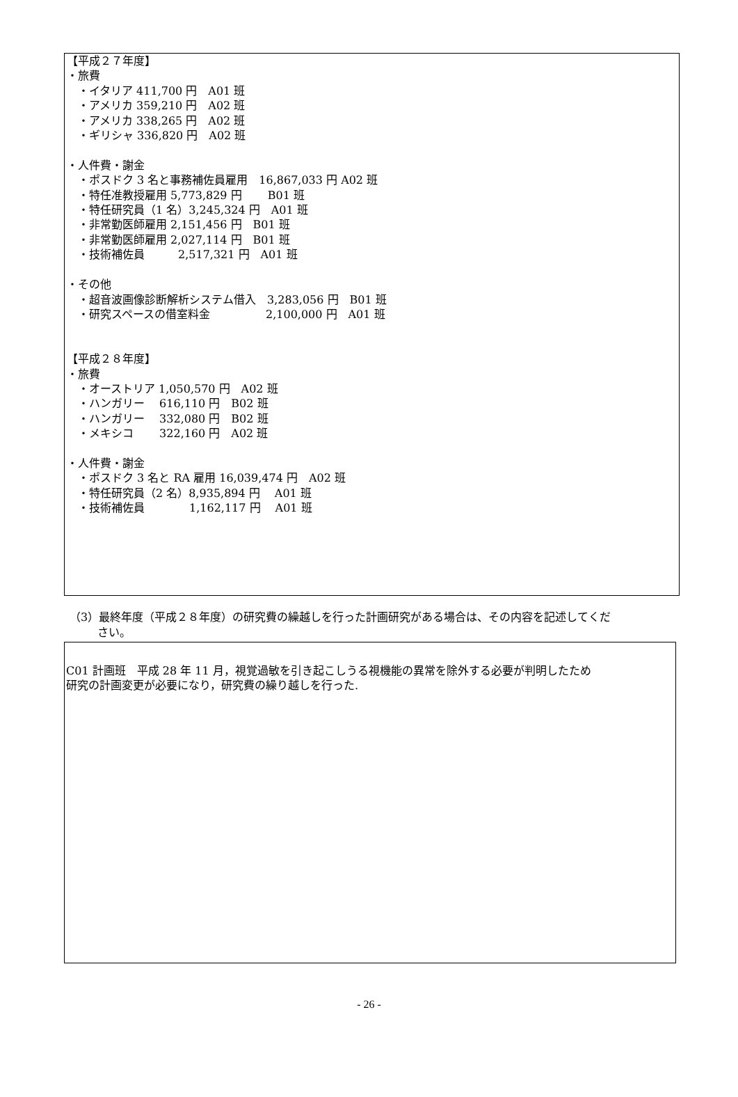【平成２７年度】
・旅費
　・イタリア 411,700 円　A01 班
　・アメリカ 359,210 円　A02 班
　・アメリカ 338,265 円　A02 班
　・ギリシャ 336,820 円　A02 班
・人件費・謝金
　・ポスドク 3 名と事務補佐員雇用　16,867,033 円 A02 班
　・特任准教授雇用 5,773,829 円　　 B01 班
　・特任研究員（1 名）3,245,324 円　A01 班
　・非常勤医師雇用 2,151,456 円　B01 班
　・非常勤医師雇用 2,027,114 円　B01 班
　・技術補佐員　　　2,517,321 円　A01 班
・その他
　・超音波画像診断解析システム借入　3,283,056 円　B01 班
　・研究スペースの借室料金　　　　　2,100,000 円　A01 班
【平成２８年度】
・旅費
　・オーストリア 1,050,570 円　A02 班
　・ハンガリー　 616,110 円　B02 班
　・ハンガリー　 332,080 円　B02 班
　・メキシコ　　 322,160 円　A02 班
・人件費・謝金
　・ポスドク 3 名と RA 雇用 16,039,474 円　A02 班
　・特任研究員（2 名）8,935,894 円　 A01 班
　・技術補佐員　　　　1,162,117 円　 A01 班
（3）最終年度（平成２８年度）の研究費の繰越しを行った計画研究がある場合は、その内容を記述してくだ
さい。
C01 計画班　平成 28 年 11 月，視覚過敏を引き起こしうる視機能の異常を除外する必要が判明したため
研究の計画変更が必要になり，研究費の繰り越しを行った.
- 26 -